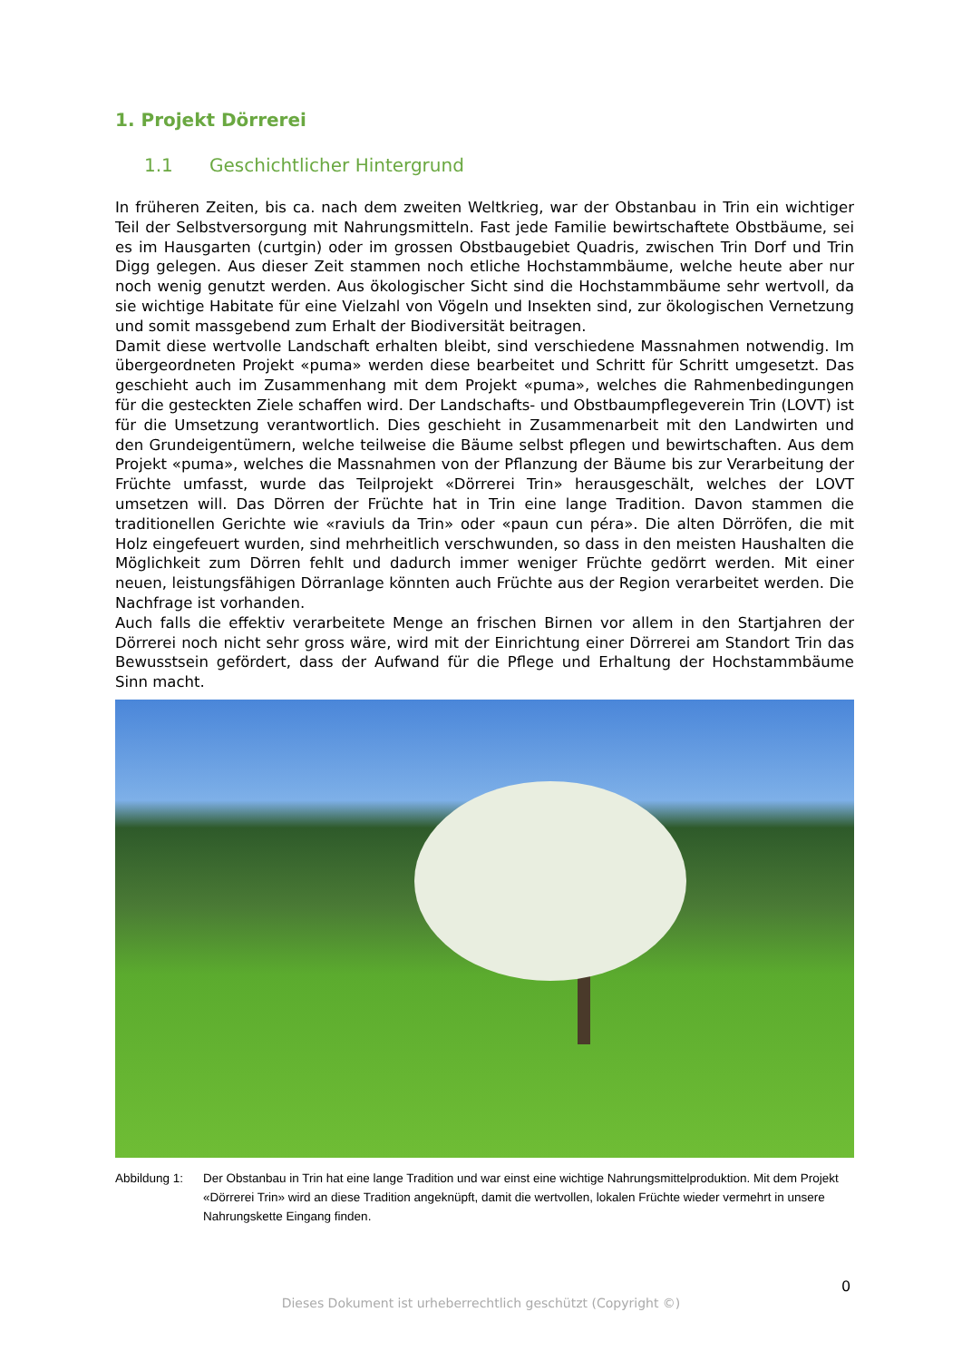1. Projekt Dörrerei
1.1 Geschichtlicher Hintergrund
In früheren Zeiten, bis ca. nach dem zweiten Weltkrieg, war der Obstanbau in Trin ein wichtiger Teil der Selbstversorgung mit Nahrungsmitteln. Fast jede Familie bewirtschaftete Obstbäume, sei es im Hausgarten (curtgin) oder im grossen Obstbaugebiet Quadris, zwischen Trin Dorf und Trin Digg gelegen. Aus dieser Zeit stammen noch etliche Hochstammbäume, welche heute aber nur noch wenig genutzt werden. Aus ökologischer Sicht sind die Hochstammbäume sehr wertvoll, da sie wichtige Habitate für eine Vielzahl von Vögeln und Insekten sind, zur ökologischen Vernetzung und somit massgebend zum Erhalt der Biodiversität beitragen.
Damit diese wertvolle Landschaft erhalten bleibt, sind verschiedene Massnahmen notwendig. Im übergeordneten Projekt «puma» werden diese bearbeitet und Schritt für Schritt umgesetzt. Das geschieht auch im Zusammenhang mit dem Projekt «puma», welches die Rahmenbedingungen für die gesteckten Ziele schaffen wird. Der Landschafts- und Obstbaumpflegeverein Trin (LOVT) ist für die Umsetzung verantwortlich. Dies geschieht in Zusammenarbeit mit den Landwirten und den Grundeigentümern, welche teilweise die Bäume selbst pflegen und bewirtschaften. Aus dem Projekt «puma», welches die Massnahmen von der Pflanzung der Bäume bis zur Verarbeitung der Früchte umfasst, wurde das Teilprojekt «Dörrerei Trin» herausgeschält, welches der LOVT umsetzen will. Das Dörren der Früchte hat in Trin eine lange Tradition. Davon stammen die traditionellen Gerichte wie «raviuls da Trin» oder «paun cun péra». Die alten Dörröfen, die mit Holz eingefeuert wurden, sind mehrheitlich verschwunden, so dass in den meisten Haushalten die Möglichkeit zum Dörren fehlt und dadurch immer weniger Früchte gedörrt werden. Mit einer neuen, leistungsfähigen Dörranlage könnten auch Früchte aus der Region verarbeitet werden. Die Nachfrage ist vorhanden.
Auch falls die effektiv verarbeitete Menge an frischen Birnen vor allem in den Startjahren der Dörrerei noch nicht sehr gross wäre, wird mit der Einrichtung einer Dörrerei am Standort Trin das Bewusstsein gefördert, dass der Aufwand für die Pflege und Erhaltung der Hochstammbäume Sinn macht.
Abbildung 1:
Der Obstanbau in Trin hat eine lange Tradition und war einst eine wichtige Nahrungsmittelproduktion. Mit dem Projekt «Dörrerei Trin» wird an diese Tradition angeknüpft, damit die wertvollen, lokalen Früchte wieder vermehrt in unsere Nahrungskette Eingang finden.
0
Dieses Dokument ist urheberrechtlich geschützt (Copyright ©)